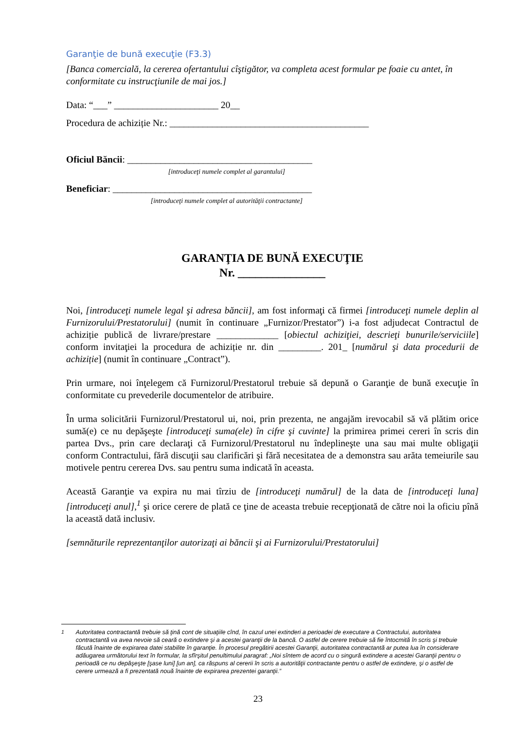Garanţie de bună execuţie (F3.3)
[Banca comercială, la cererea ofertantului cîştigător, va completa acest formular pe foaie cu antet, în conformitate cu instrucţiunile de mai jos.]
Data: “___” ______________________ 20__
Procedura de achiziție Nr.: __________________________________________
Oficiul Băncii: _______________________________________
[introduceţi numele complet al garantului]
Beneficiar: __________________________________________
[introduceţi numele complet al autorităţii contractante]
GARANŢIA DE BUNĂ EXECUŢIE
Nr. _______________
Noi, [introduceţi numele legal şi adresa băncii], am fost informaţi că firmei [introduceţi numele deplin al Furnizorului/Prestatorului] (numit în continuare „Furnizor/Prestator”) i-a fost adjudecat Contractul de achiziție publică de livrare/prestare _____________ [obiectul achiziţiei, descrieţi bunurile/serviciile] conform invitaţiei la procedura de achiziție nr. din _________. 201_ [numărul şi data procedurii de achiziție] (numit în continuare „Contract”).
Prin urmare, noi înţelegem că Furnizorul/Prestatorul trebuie să depună o Garanţie de bună execuţie în conformitate cu prevederile documentelor de atribuire.
În urma solicitării Furnizorul/Prestatorul ui, noi, prin prezenta, ne angajăm irevocabil să vă plătim orice sumă(e) ce nu depăşeşte [introduceţi suma(ele) în cifre şi cuvinte] la primirea primei cereri în scris din partea Dvs., prin care declaraţi că Furnizorul/Prestatorul nu îndeplineşte una sau mai multe obligaţii conform Contractului, fără discuţii sau clarificări şi fără necesitatea de a demonstra sau arăta temeiurile sau motivele pentru cererea Dvs. sau pentru suma indicată în aceasta.
Această Garanţie va expira nu mai tîrziu de [introduceţi numărul] de la data de [introduceţi luna] [introduceţi anul],<sup>1</sup> şi orice cerere de plată ce ţine de aceasta trebuie recepţionată de către noi la oficiu pînă la această dată inclusiv.
[semnăturile reprezentanţilor autorizaţi ai băncii şi ai Furnizorului/Prestatorului]
<sup>1</sup> Autoritatea contractantă trebuie să ţină cont de situaţiile cînd, în cazul unei extinderi a perioadei de executare a Contractului, autoritatea contractantă va avea nevoie să ceară o extindere şi a acestei garanţii de la bancă. O astfel de cerere trebuie să fie întocmită în scris şi trebuie făcută înainte de expirarea datei stabilite în garanţie. În procesul pregătirii acestei Garanţii, autoritatea contractantă ar putea lua în considerare adăugarea următorului text în formular, la sfîrşitul penultimului paragraf: „Noi sîntem de acord cu o singură extindere a acestei Garanţii pentru o perioadă ce nu depăşeşte [şase luni] [un an], ca răspuns al cererii în scris a autorităţii contractante pentru o astfel de extindere, şi o astfel de cerere urmează a fi prezentată nouă înainte de expirarea prezentei garanţii.”
23